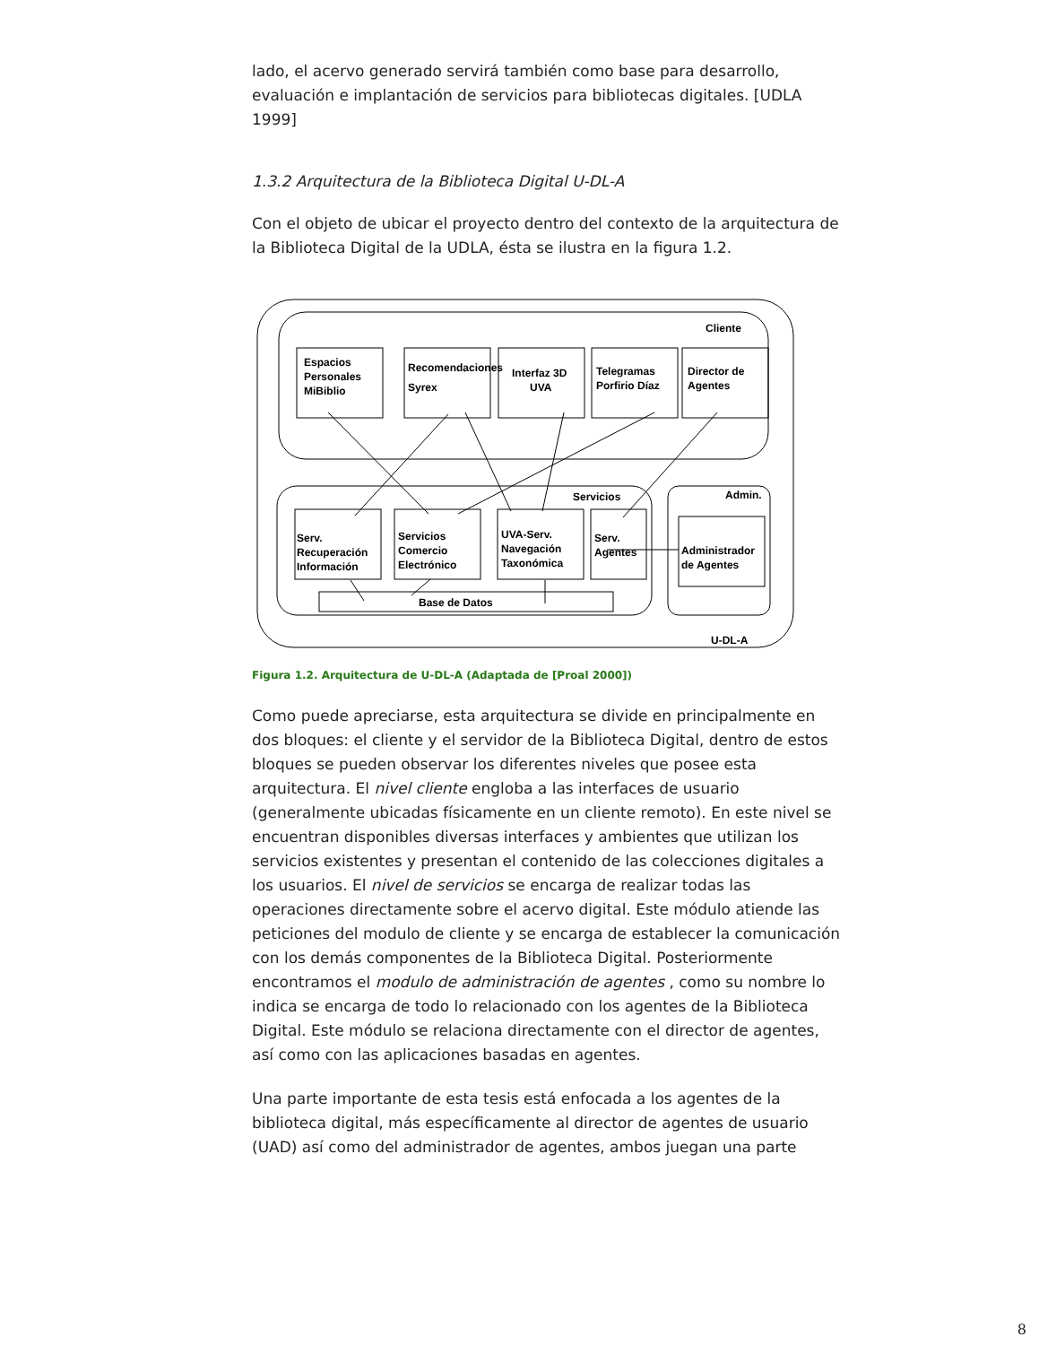lado, el acervo generado servirá también como base para desarrollo, evaluación e implantación de servicios para bibliotecas digitales. [UDLA 1999]
1.3.2 Arquitectura de la Biblioteca Digital U-DL-A
Con el objeto de ubicar el proyecto dentro del contexto de la arquitectura de la Biblioteca Digital de la UDLA, ésta se ilustra en la figura 1.2.
Cliente
Servicios
Admin.
U-DL-A
Base de Datos
Espacios
Personales
MiBiblio
Recomendaciones
Syrex
Interfaz 3D
UVA
Telegramas
Porfirio Díaz
Director de
Agentes
Serv.
Recuperación
Información
Servicios
Comercio
Electrónico
UVA-Serv.
Navegación
Taxonómica
Serv.
Agentes
Administrador
de Agentes
Figura 1.2. Arquitectura de U-DL-A (Adaptada de [Proal 2000])
Como puede apreciarse, esta arquitectura se divide en principalmente en dos bloques: el cliente y el servidor de la Biblioteca Digital, dentro de estos bloques se pueden observar los diferentes niveles que posee esta arquitectura. El nivel cliente engloba a las interfaces de usuario (generalmente ubicadas físicamente en un cliente remoto). En este nivel se encuentran disponibles diversas interfaces y ambientes que utilizan los servicios existentes y presentan el contenido de las colecciones digitales a los usuarios. El nivel de servicios se encarga de realizar todas las operaciones directamente sobre el acervo digital. Este módulo atiende las peticiones del modulo de cliente y se encarga de establecer la comunicación con los demás componentes de la Biblioteca Digital. Posteriormente encontramos el modulo de administración de agentes , como su nombre lo indica se encarga de todo lo relacionado con los agentes de la Biblioteca Digital. Este módulo se relaciona directamente con el director de agentes, así como con las aplicaciones basadas en agentes.
Una parte importante de esta tesis está enfocada a los agentes de la biblioteca digital, más específicamente al director de agentes de usuario (UAD) así como del administrador de agentes, ambos juegan una parte
8